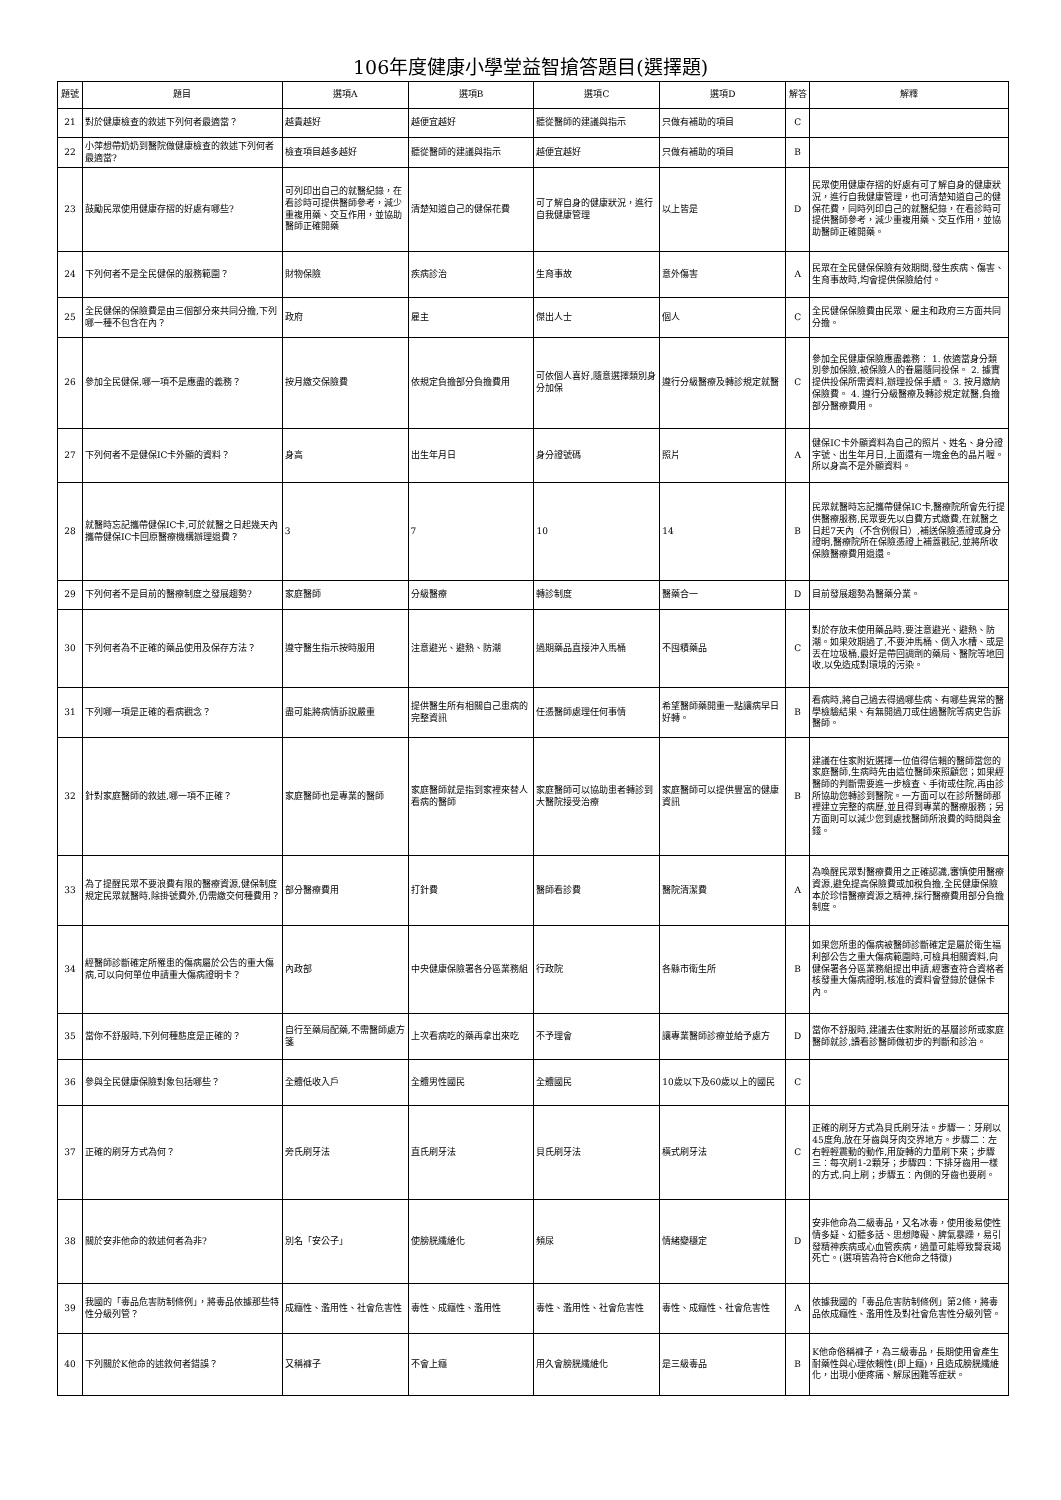106年度健康小學堂益智搶答題目(選擇題)
| 題號 | 題目 | 選項A | 選項B | 選項C | 選項D | 解答 | 解釋 |
| --- | --- | --- | --- | --- | --- | --- | --- |
| 21 | 對於健康檢查的敘述下列何者最適當？ | 越貴越好 | 越便宜越好 | 聽從醫師的建議與指示 | 只做有補助的項目 | C | |
| 22 | 小萍想帶奶奶到醫院做健康檢查的敘述下列何者最適當? | 檢查項目越多越好 | 聽從醫師的建議與指示 | 越便宜越好 | 只做有補助的項目 | B | |
| 23 | 鼓勵民眾使用健康存摺的好處有哪些? | 可列印出自己的就醫紀錄，在看診時可提供醫師參考，減少重複用藥、交互作用，並協助醫師正確開藥 | 清楚知道自己的健保花費 | 可了解自身的健康狀況，進行自我健康管理 | 以上皆是 | D | 民眾使用健康存摺的好處有可了解自身的健康狀況，進行自我健康管理，也可清楚知道自己的健保花費，同時列印自己的就醫紀錄，在看診時可提供醫師參考，減少重複用藥、交互作用，並協助醫師正確開藥。 |
| 24 | 下列何者不是全民健保的服務範圍？ | 財物保險 | 疾病診治 | 生育事故 | 意外傷害 | A | 民眾在全民健保保險有效期間,發生疾病、傷害、生育事故時,均會提供保險給付。 |
| 25 | 全民健保的保險費是由三個部分來共同分擔,下列哪一種不包含在內？ | 政府 | 雇主 | 傑出人士 | 個人 | C | 全民健保保險費由民眾、雇主和政府三方面共同分擔。 |
| 26 | 參加全民健保,哪一項不是應盡的義務？ | 按月繳交保險費 | 依規定負擔部分負擔費用 | 可依個人喜好,隨意選擇類別身分加保 | 遵行分級醫療及轉診規定就醫 | C | 參加全民健康保險應盡義務： 1. 依適當身分類別參加保險,被保險人的眷屬隨同投保。 2. 據實提供投保所需資料,辦理投保手續。 3. 按月繳納保險費。 4. 遵行分級醫療及轉診規定就醫,負擔部分醫療費用。 |
| 27 | 下列何者不是健保IC卡外顯的資料？ | 身高 | 出生年月日 | 身分證號碼 | 照片 | A | 健保IC卡外顯資料為自己的照片、姓名、身分證字號、出生年月日,上面還有一塊金色的晶片喔。所以身高不是外顯資料。 |
| 28 | 就醫時忘記攜帶健保IC卡,可於就醫之日起幾天內攜帶健保IC卡回原醫療機構辦理退費？ | 3 | 7 | 10 | 14 | B | 民眾就醫時忘記攜帶健保IC卡,醫療院所會先行提供醫療服務,民眾要先以自費方式繳費,在就醫之日起7天內（不含例假日）,補送保險憑證或身分證明,醫療院所在保險憑證上補蓋戳記,並將所收保險醫療費用退還。 |
| 29 | 下列何者不是目前的醫療制度之發展趨勢? | 家庭醫師 | 分級醫療 | 轉診制度 | 醫藥合一 | D | 目前發展趨勢為醫藥分業。 |
| 30 | 下列何者為不正確的藥品使用及保存方法？ | 遵守醫生指示按時服用 | 注意避光、避熱、防潮 | 過期藥品直接沖入馬桶 | 不囤積藥品 | C | 對於存放未使用藥品時,要注意避光、避熱、防潮。如果效期過了,不要沖馬桶、倒入水槽、或是丟在垃圾桶,最好是帶回調劑的藥局、醫院等地回收,以免造成對環境的污染。 |
| 31 | 下列哪一項是正確的看病觀念？ | 盡可能將病情訴說嚴重 | 提供醫生所有相關自己患病的完整資訊 | 任憑醫師處理任何事情 | 希望醫師藥開重一點讓病早日好轉。 | B | 看病時,將自己過去得過哪些病、有哪些異常的醫學檢驗結果、有無開過刀或住過醫院等病史告訴醫師。 |
| 32 | 針對家庭醫師的敘述,哪一項不正確？ | 家庭醫師也是專業的醫師 | 家庭醫師就是指到家裡來替人看病的醫師 | 家庭醫師可以協助患者轉診到大醫院接受治療 | 家庭醫師可以提供豐富的健康資訊 | B | 建議在住家附近選擇一位值得信賴的醫師當您的家庭醫師,生病時先由這位醫師來照顧您；如果經醫師的判斷需要進一步檢查、手術或住院,再由診所協助您轉診到醫院。一方面可以在診所醫師那裡建立完整的病歷,並且得到專業的醫療服務；另方面則可以減少您到處找醫師所浪費的時間與金錢。 |
| 33 | 為了提醒民眾不要浪費有限的醫療資源,健保制度規定民眾就醫時,除掛號費外,仍需繳交何種費用？ | 部分醫療費用 | 打針費 | 醫師看診費 | 醫院清潔費 | A | 為喚醒民眾對醫療費用之正確認識,審慎使用醫療資源,避免提高保險費或加稅負擔,全民健康保險本於珍惜醫療資源之精神,採行醫療費用部分負擔制度。 |
| 34 | 經醫師診斷確定所罹患的傷病屬於公告的重大傷病,可以向何單位申請重大傷病證明卡？ | 內政部 | 中央健康保險署各分區業務組 | 行政院 | 各縣市衛生所 | B | 如果您所患的傷病被醫師診斷確定是屬於衛生福利部公告之重大傷病範圍時,可檢具相關資料,向健保署各分區業務組提出申請,經審查符合資格者核發重大傷病證明,核准的資料會登錄於健保卡內。 |
| 35 | 當你不舒服時,下列何種態度是正確的？ | 自行至藥局配藥,不需醫師處方箋 | 上次看病吃的藥再拿出來吃 | 不予理會 | 讓專業醫師診療並給予處方 | D | 當你不舒服時,建議去住家附近的基層診所或家庭醫師就診,讀看診醫師做初步的判斷和診治。 |
| 36 | 參與全民健康保險對象包括哪些？ | 全體低收入戶 | 全體男性國民 | 全體國民 | 10歲以下及60歲以上的國民 | C | |
| 37 | 正確的刷牙方式為何？ | 旁氏刷牙法 | 直氏刷牙法 | 貝氏刷牙法 | 橫式刷牙法 | C | 正確的刷牙方式為貝氏刷牙法。步驟一：牙刷以45度角,放在牙齒與牙肉交界地方。步驟二：左右輕輕震動的動作,用旋轉的力量刷下來；步驟三：每次刷1-2顆牙；步驟四：下排牙齒用一樣的方式,向上刷；步驟五：內側的牙齒也要刷。 |
| 38 | 關於安非他命的敘述何者為非? | 別名「安公子」 | 使膀胱纖維化 | 頻尿 | 情緒變穩定 | D | 安非他命為二級毒品，又名冰毒，使用後易使性情多疑、幻聽多話、思想障礙、脾氣暴躁，易引發精神疾病或心血管疾病，過量可能導致腎衰竭死亡。(選項皆為符合K他命之特徵) |
| 39 | 我國的「毒品危害防制條例」，將毒品依據那些特性分級列管？ | 成癮性、濫用性、社會危害性 | 毒性、成癮性、濫用性 | 毒性、濫用性、社會危害性 | 毒性、成癮性、社會危害性 | A | 依據我國的「毒品危害防制條例」第2條，將毒品依成癮性、濫用性及對社會危害性分級列管。 |
| 40 | 下列關於K他命的述敘何者錯誤？ | 又稱褲子 | 不會上癮 | 用久會膀胱纖維化 | 是三級毒品 | B | K他命俗稱褲子，為三級毒品，長期使用會產生耐藥性與心理依賴性(即上癮)，且造成膀胱纖維化，出現小便疼痛、解尿困難等症狀。 |